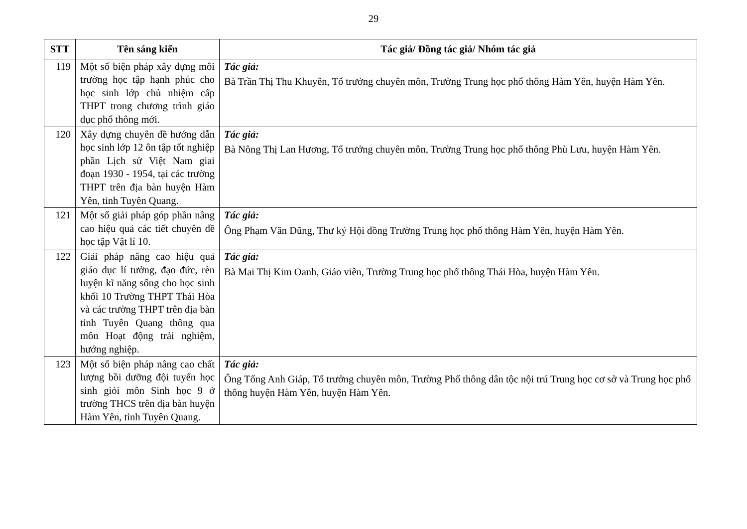29
| STT | Tên sáng kiến | Tác giả/ Đồng tác giả/ Nhóm tác giả |
| --- | --- | --- |
| 119 | Một số biện pháp xây dựng môi trường học tập hạnh phúc cho học sinh lớp chủ nhiệm cấp THPT trong chương trình giáo dục phổ thông mới. | Tác giả: Bà Trần Thị Thu Khuyên, Tổ trưởng chuyên môn, Trường Trung học phổ thông Hàm Yên, huyện Hàm Yên. |
| 120 | Xây dựng chuyên đề hướng dẫn học sinh lớp 12 ôn tập tốt nghiệp phần Lịch sử Việt Nam giai đoạn 1930 - 1954, tại các trường THPT trên địa bàn huyện Hàm Yên, tỉnh Tuyên Quang. | Tác giả: Bà Nông Thị Lan Hương, Tổ trưởng chuyên môn, Trường Trung học phổ thông Phù Lưu, huyện Hàm Yên. |
| 121 | Một số giải pháp góp phần nâng cao hiệu quả các tiết chuyên đề học tập Vật lí 10. | Tác giả: Ông Phạm Văn Dũng, Thư ký Hội đồng Trường Trung học phổ thông Hàm Yên, huyện Hàm Yên. |
| 122 | Giải pháp nâng cao hiệu quả giáo dục lí tưởng, đạo đức, rèn luyện kĩ năng sống cho học sinh khối 10 Trường THPT Thái Hòa và các trường THPT trên địa bàn tỉnh Tuyên Quang thông qua môn Hoạt động trải nghiệm, hướng nghiệp. | Tác giả: Bà Mai Thị Kim Oanh, Giáo viên, Trường Trung học phổ thông Thái Hòa, huyện Hàm Yên. |
| 123 | Một số biện pháp nâng cao chất lượng bồi dưỡng đội tuyển học sinh giỏi môn Sinh học 9 ở trường THCS trên địa bàn huyện Hàm Yên, tỉnh Tuyên Quang. | Tác giả: Ông Tống Anh Giáp, Tổ trưởng chuyên môn, Trường Phổ thông dân tộc nội trú Trung học cơ sở và Trung học phổ thông huyện Hàm Yên, huyện Hàm Yên. |